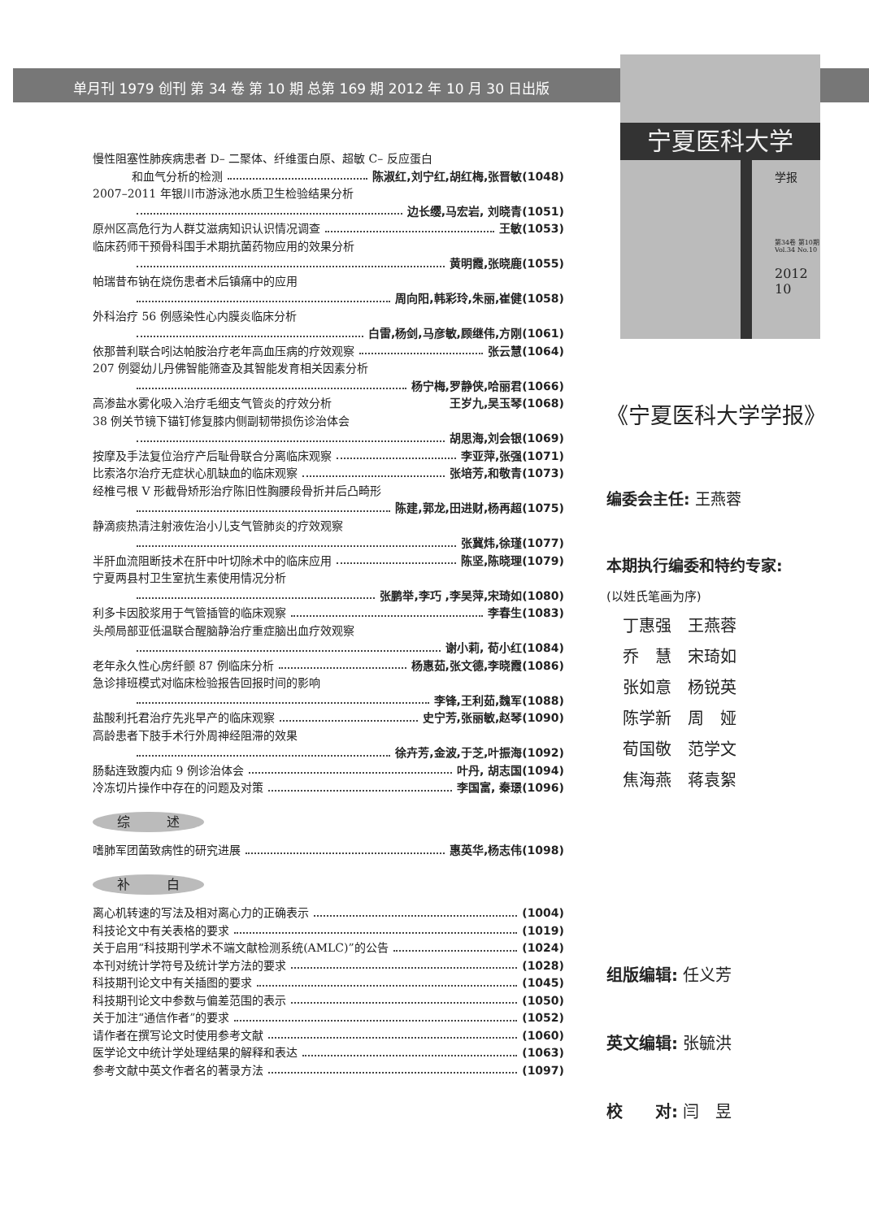单月刊 1979 创刊 第 34 卷 第 10 期 总第 169 期 2012 年 10 月 30 日出版
宁夏医科大学
学报
第34卷 第10期
Vol.34 No.10
2012
10
慢性阻塞性肺疾病患者 D– 二聚体、纤维蛋白原、超敏 C– 反应蛋白
和血气分析的检测 陈淑红,刘宁红,胡红梅,张晋敏(1048)
2007–2011 年银川市游泳池水质卫生检验结果分析
边长缨,马宏岩, 刘晓青(1051)
原州区高危行为人群艾滋病知识认识情况调查 王敏(1053)
临床药师干预骨科围手术期抗菌药物应用的效果分析
黄明霞,张晓鹿(1055)
帕瑞昔布钠在烧伤患者术后镇痛中的应用
周向阳,韩彩玲,朱丽,崔健(1058)
外科治疗 56 例感染性心内膜炎临床分析
白雷,杨剑,马彦敏,顾继伟,方刚(1061)
依那普利联合吲达帕胺治疗老年高血压病的疗效观察 张云慧(1064)
207 例婴幼儿丹佛智能筛查及其智能发育相关因素分析
杨宁梅,罗静侠,哈丽君(1066)
高渗盐水雾化吸入治疗毛细支气管炎的疗效分析 王岁九,吴玉琴(1068)
38 例关节镜下锚钉修复膝内侧副韧带损伤诊治体会
胡思海,刘会银(1069)
按摩及手法复位治疗产后耻骨联合分离临床观察 李亚萍,张强(1071)
比索洛尔治疗无症状心肌缺血的临床观察 张培芳,和敬青(1073)
经椎弓根 V 形截骨矫形治疗陈旧性胸腰段骨折并后凸畸形
陈建,郭龙,田进财,杨再超(1075)
静滴痰热清注射液佐治小儿支气管肺炎的疗效观察
张冀炜,徐瑾(1077)
半肝血流阻断技术在肝中叶切除术中的临床应用 陈坚,陈晓理(1079)
宁夏两县村卫生室抗生素使用情况分析
张鹏举,李巧 ,李吴萍,宋琦如(1080)
利多卡因胶浆用于气管插管的临床观察 李春生(1083)
头颅局部亚低温联合醒脑静治疗重症脑出血疗效观察
谢小莉, 荀小红(1084)
老年永久性心房纤颤 87 例临床分析 杨惠茹,张文德,李晓霞(1086)
急诊排班模式对临床检验报告回报时间的影响
李锋,王利茹,魏军(1088)
盐酸利托君治疗先兆早产的临床观察 史宁芳,张丽敏,赵琴(1090)
高龄患者下肢手术行外周神经阻滞的效果
徐卉芳,金波,于芝,叶振海(1092)
肠黏连致腹内疝 9 例诊治体会 叶丹, 胡志国(1094)
冷冻切片操作中存在的问题及对策 李国富, 秦璟(1096)
综 述
嗜肺军团菌致病性的研究进展 惠英华,杨志伟(1098)
补 白
离心机转速的写法及相对离心力的正确表示 (1004)
科技论文中有关表格的要求 (1019)
关于启用“科技期刊学术不端文献检测系统(AMLC)”的公告 (1024)
本刊对统计学符号及统计学方法的要求 (1028)
科技期刊论文中有关插图的要求 (1045)
科技期刊论文中参数与偏差范围的表示 (1050)
关于加注“通信作者”的要求 (1052)
请作者在撰写论文时使用参考文献 (1060)
医学论文中统计学处理结果的解释和表达 (1063)
参考文献中英文作者名的著录方法 (1097)
《宁夏医科大学学报》
编委会主任: 王燕蓉
本期执行编委和特约专家:
(以姓氏笔画为序)
丁惠强　王燕蓉
乔　慧　宋琦如
张如意　杨锐英
陈学新　周　娅
荀国敬　范学文
焦海燕　蒋袁絮
组版编辑: 任义芳
英文编辑: 张毓洪
校　　对: 闫　昱